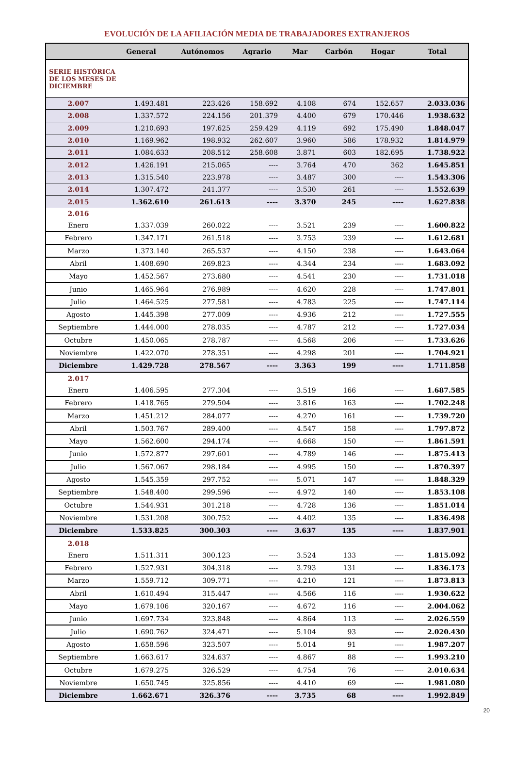EVOLUCIÓN DE LA AFILIACIÓN MEDIA DE TRABAJADORES EXTRANJEROS
| | General | Autónomos | Agrario | Mar | Carbón | Hogar | Total |
| --- | --- | --- | --- | --- | --- | --- | --- |
| SERIE HISTÓRICA DE LOS MESES DE DICIEMBRE | | | | | | | |
| 2.007 | 1.493.481 | 223.426 | 158.692 | 4.108 | 674 | 152.657 | 2.033.036 |
| 2.008 | 1.337.572 | 224.156 | 201.379 | 4.400 | 679 | 170.446 | 1.938.632 |
| 2.009 | 1.210.693 | 197.625 | 259.429 | 4.119 | 692 | 175.490 | 1.848.047 |
| 2.010 | 1.169.962 | 198.932 | 262.607 | 3.960 | 586 | 178.932 | 1.814.979 |
| 2.011 | 1.084.633 | 208.512 | 258.608 | 3.871 | 603 | 182.695 | 1.738.922 |
| 2.012 | 1.426.191 | 215.065 | ---- | 3.764 | 470 | 362 | 1.645.851 |
| 2.013 | 1.315.540 | 223.978 | ---- | 3.487 | 300 | ---- | 1.543.306 |
| 2.014 | 1.307.472 | 241.377 | ---- | 3.530 | 261 | ---- | 1.552.639 |
| 2.015 | 1.362.610 | 261.613 | ---- | 3.370 | 245 | ---- | 1.627.838 |
| 2.016 | | | | | | | |
| Enero | 1.337.039 | 260.022 | ---- | 3.521 | 239 | ---- | 1.600.822 |
| Febrero | 1.347.171 | 261.518 | ---- | 3.753 | 239 | ---- | 1.612.681 |
| Marzo | 1.373.140 | 265.537 | ---- | 4.150 | 238 | ---- | 1.643.064 |
| Abril | 1.408.690 | 269.823 | ---- | 4.344 | 234 | ---- | 1.683.092 |
| Mayo | 1.452.567 | 273.680 | ---- | 4.541 | 230 | ---- | 1.731.018 |
| Junio | 1.465.964 | 276.989 | ---- | 4.620 | 228 | ---- | 1.747.801 |
| Julio | 1.464.525 | 277.581 | ---- | 4.783 | 225 | ---- | 1.747.114 |
| Agosto | 1.445.398 | 277.009 | ---- | 4.936 | 212 | ---- | 1.727.555 |
| Septiembre | 1.444.000 | 278.035 | ---- | 4.787 | 212 | ---- | 1.727.034 |
| Octubre | 1.450.065 | 278.787 | ---- | 4.568 | 206 | ---- | 1.733.626 |
| Noviembre | 1.422.070 | 278.351 | ---- | 4.298 | 201 | ---- | 1.704.921 |
| Diciembre | 1.429.728 | 278.567 | ---- | 3.363 | 199 | ---- | 1.711.858 |
| 2.017 | | | | | | | |
| Enero | 1.406.595 | 277.304 | ---- | 3.519 | 166 | ---- | 1.687.585 |
| Febrero | 1.418.765 | 279.504 | ---- | 3.816 | 163 | ---- | 1.702.248 |
| Marzo | 1.451.212 | 284.077 | ---- | 4.270 | 161 | ---- | 1.739.720 |
| Abril | 1.503.767 | 289.400 | ---- | 4.547 | 158 | ---- | 1.797.872 |
| Mayo | 1.562.600 | 294.174 | ---- | 4.668 | 150 | ---- | 1.861.591 |
| Junio | 1.572.877 | 297.601 | ---- | 4.789 | 146 | ---- | 1.875.413 |
| Julio | 1.567.067 | 298.184 | ---- | 4.995 | 150 | ---- | 1.870.397 |
| Agosto | 1.545.359 | 297.752 | ---- | 5.071 | 147 | ---- | 1.848.329 |
| Septiembre | 1.548.400 | 299.596 | ---- | 4.972 | 140 | ---- | 1.853.108 |
| Octubre | 1.544.931 | 301.218 | ---- | 4.728 | 136 | ---- | 1.851.014 |
| Noviembre | 1.531.208 | 300.752 | ---- | 4.402 | 135 | ---- | 1.836.498 |
| Diciembre | 1.533.825 | 300.303 | ---- | 3.637 | 135 | ---- | 1.837.901 |
| 2.018 | | | | | | | |
| Enero | 1.511.311 | 300.123 | ---- | 3.524 | 133 | ---- | 1.815.092 |
| Febrero | 1.527.931 | 304.318 | ---- | 3.793 | 131 | ---- | 1.836.173 |
| Marzo | 1.559.712 | 309.771 | ---- | 4.210 | 121 | ---- | 1.873.813 |
| Abril | 1.610.494 | 315.447 | ---- | 4.566 | 116 | ---- | 1.930.622 |
| Mayo | 1.679.106 | 320.167 | ---- | 4.672 | 116 | ---- | 2.004.062 |
| Junio | 1.697.734 | 323.848 | ---- | 4.864 | 113 | ---- | 2.026.559 |
| Julio | 1.690.762 | 324.471 | ---- | 5.104 | 93 | ---- | 2.020.430 |
| Agosto | 1.658.596 | 323.507 | ---- | 5.014 | 91 | ---- | 1.987.207 |
| Septiembre | 1.663.617 | 324.637 | ---- | 4.867 | 88 | ---- | 1.993.210 |
| Octubre | 1.679.275 | 326.529 | ---- | 4.754 | 76 | ---- | 2.010.634 |
| Noviembre | 1.650.745 | 325.856 | ---- | 4.410 | 69 | ---- | 1.981.080 |
| Diciembre | 1.662.671 | 326.376 | ---- | 3.735 | 68 | ---- | 1.992.849 |
20